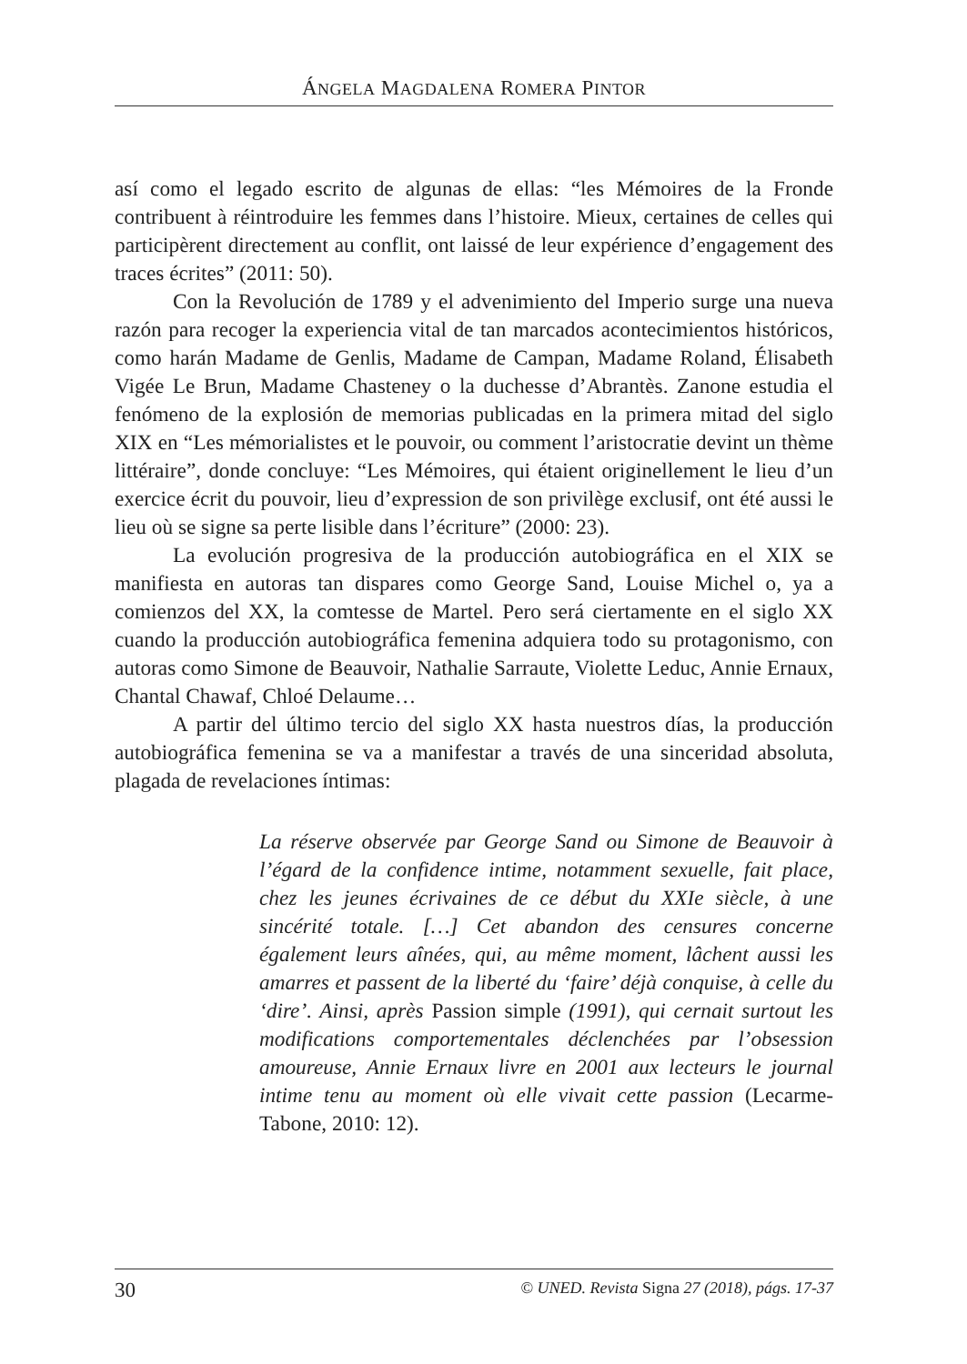ÁNGELA MAGDALENA ROMERA PINTOR
así como el legado escrito de algunas de ellas: “les Mémoires de la Fronde contribuent à réintroduire les femmes dans l’histoire. Mieux, certaines de celles qui participèrent directement au conflit, ont laissé de leur expérience d’engagement des traces écrites” (2011: 50).
Con la Revolución de 1789 y el advenimiento del Imperio surge una nueva razón para recoger la experiencia vital de tan marcados acontecimientos históricos, como harán Madame de Genlis, Madame de Campan, Madame Roland, Élisabeth Vigée Le Brun, Madame Chasteney o la duchesse d’Abrantès. Zanone estudia el fenómeno de la explosión de memorias publicadas en la primera mitad del siglo XIX en “Les mémorialistes et le pouvoir, ou comment l’aristocratie devint un thème littéraire”, donde concluye: “Les Mémoires, qui étaient originellement le lieu d’un exercice écrit du pouvoir, lieu d’expression de son privilège exclusif, ont été aussi le lieu où se signe sa perte lisible dans l’écriture” (2000: 23).
La evolución progresiva de la producción autobiográfica en el XIX se manifiesta en autoras tan dispares como George Sand, Louise Michel o, ya a comienzos del XX, la comtesse de Martel. Pero será ciertamente en el siglo XX cuando la producción autobiográfica femenina adquiera todo su protagonismo, con autoras como Simone de Beauvoir, Nathalie Sarraute, Violette Leduc, Annie Ernaux, Chantal Chawaf, Chloé Delaume…
A partir del último tercio del siglo XX hasta nuestros días, la producción autobiográfica femenina se va a manifestar a través de una sinceridad absoluta, plagada de revelaciones íntimas:
La réserve observée par George Sand ou Simone de Beauvoir à l’égard de la confidence intime, notamment sexuelle, fait place, chez les jeunes écrivaines de ce début du XXIe siècle, à une sincérité totale. […] Cet abandon des censures concerne également leurs aînées, qui, au même moment, lâchent aussi les amarres et passent de la liberté du ‘faire’ déjà conquise, à celle du ‘dire’. Ainsi, après Passion simple (1991), qui cernait surtout les modifications comportementales déclenchées par l’obsession amoureuse, Annie Ernaux livre en 2001 aux lecteurs le journal intime tenu au moment où elle vivait cette passion (Lecarme-Tabone, 2010: 12).
30 © UNED. Revista Signa 27 (2018), págs. 17-37